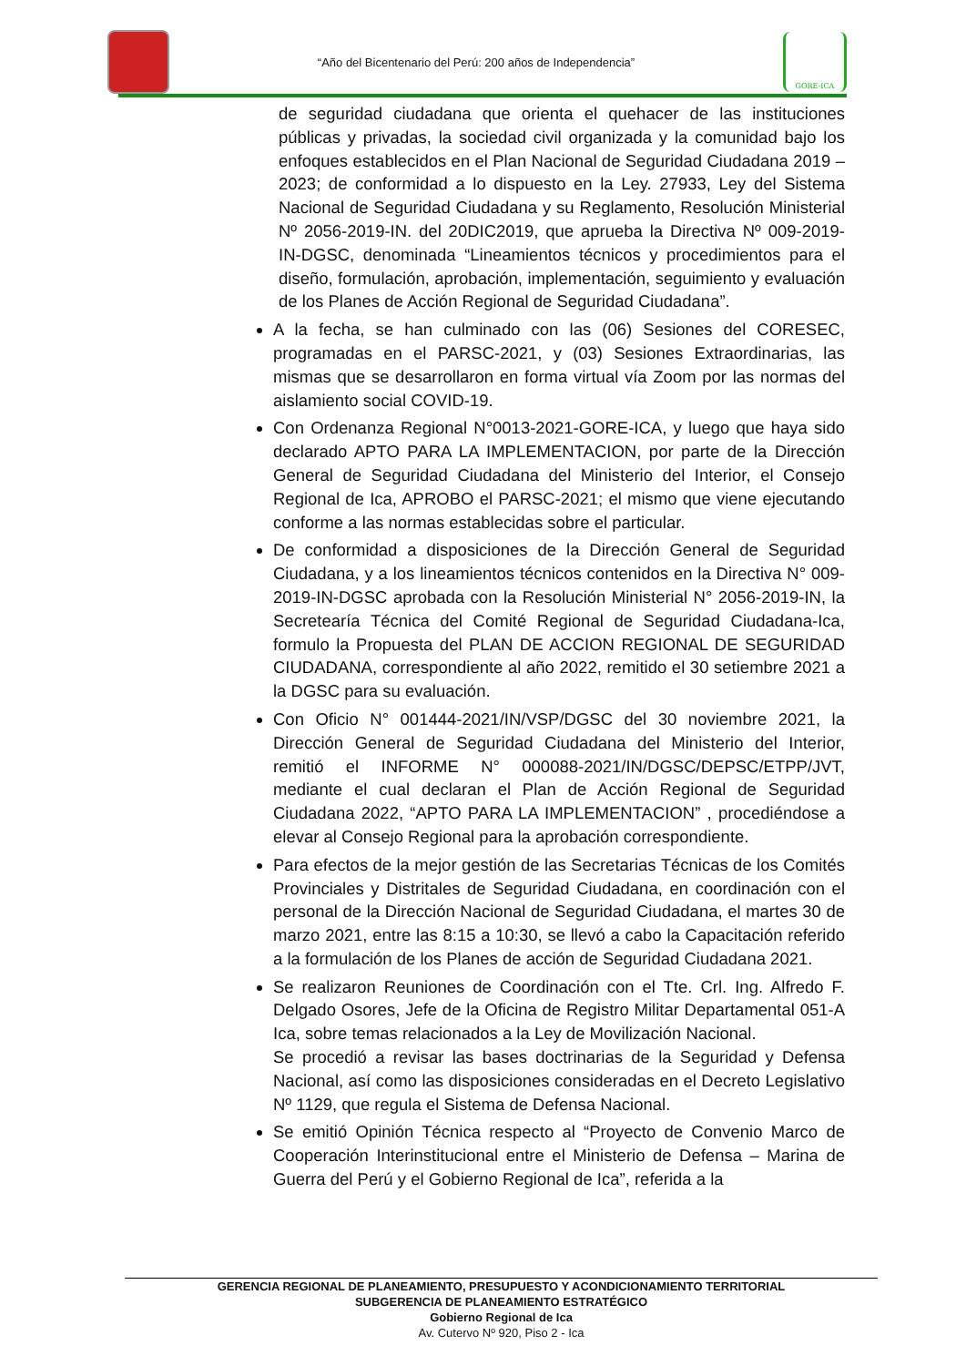“Año del Bicentenario del Perú: 200 años de Independencia”
GORE-ICA
de seguridad ciudadana que orienta el quehacer de las instituciones públicas y privadas, la sociedad civil organizada y la comunidad bajo los enfoques establecidos en el Plan Nacional de Seguridad Ciudadana 2019 – 2023; de conformidad a lo dispuesto en la Ley. 27933, Ley del Sistema Nacional de Seguridad Ciudadana y su Reglamento, Resolución Ministerial Nº 2056-2019-IN. del 20DIC2019, que aprueba la Directiva Nº 009-2019-IN-DGSC, denominada “Lineamientos técnicos y procedimientos para el diseño, formulación, aprobación, implementación, seguimiento y evaluación de los Planes de Acción Regional de Seguridad Ciudadana”.
A la fecha, se han culminado con las (06) Sesiones del CORESEC, programadas en el PARSC-2021, y (03) Sesiones Extraordinarias, las mismas que se desarrollaron en forma virtual vía Zoom por las normas del aislamiento social COVID-19.
Con Ordenanza Regional N°0013-2021-GORE-ICA, y luego que haya sido declarado APTO PARA LA IMPLEMENTACION, por parte de la Dirección General de Seguridad Ciudadana del Ministerio del Interior, el Consejo Regional de Ica, APROBO el PARSC-2021; el mismo que viene ejecutando conforme a las normas establecidas sobre el particular.
De conformidad a disposiciones de la Dirección General de Seguridad Ciudadana, y a los lineamientos técnicos contenidos en la Directiva N° 009-2019-IN-DGSC aprobada con la Resolución Ministerial N° 2056-2019-IN, la Secretearía Técnica del Comité Regional de Seguridad Ciudadana-Ica, formulo la Propuesta del PLAN DE ACCION REGIONAL DE SEGURIDAD CIUDADANA, correspondiente al año 2022, remitido el 30 setiembre 2021 a la DGSC para su evaluación.
Con Oficio N° 001444-2021/IN/VSP/DGSC del 30 noviembre 2021, la Dirección General de Seguridad Ciudadana del Ministerio del Interior, remitió el INFORME N° 000088-2021/IN/DGSC/DEPSC/ETPP/JVT, mediante el cual declaran el Plan de Acción Regional de Seguridad Ciudadana 2022, “APTO PARA LA IMPLEMENTACION” , procediéndose a elevar al Consejo Regional para la aprobación correspondiente.
Para efectos de la mejor gestión de las Secretarias Técnicas de los Comités Provinciales y Distritales de Seguridad Ciudadana, en coordinación con el personal de la Dirección Nacional de Seguridad Ciudadana, el martes 30 de marzo 2021, entre las 8:15 a 10:30, se llevó a cabo la Capacitación referido a la formulación de los Planes de acción de Seguridad Ciudadana 2021.
Se realizaron Reuniones de Coordinación con el Tte. Crl. Ing. Alfredo F. Delgado Osores, Jefe de la Oficina de Registro Militar Departamental 051-A Ica, sobre temas relacionados a la Ley de Movilización Nacional.
Se procedió a revisar las bases doctrinarias de la Seguridad y Defensa Nacional, así como las disposiciones consideradas en el Decreto Legislativo Nº 1129, que regula el Sistema de Defensa Nacional.
Se emitió Opinión Técnica respecto al “Proyecto de Convenio Marco de Cooperación Interinstitucional entre el Ministerio de Defensa – Marina de Guerra del Perú y el Gobierno Regional de Ica”, referida a la
GERENCIA REGIONAL DE PLANEAMIENTO, PRESUPUESTO Y ACONDICIONAMIENTO TERRITORIAL
SUBGERENCIA DE PLANEAMIENTO ESTRATÉGICO
Gobierno Regional de Ica
Av. Cutervo Nº 920, Piso 2 - Ica